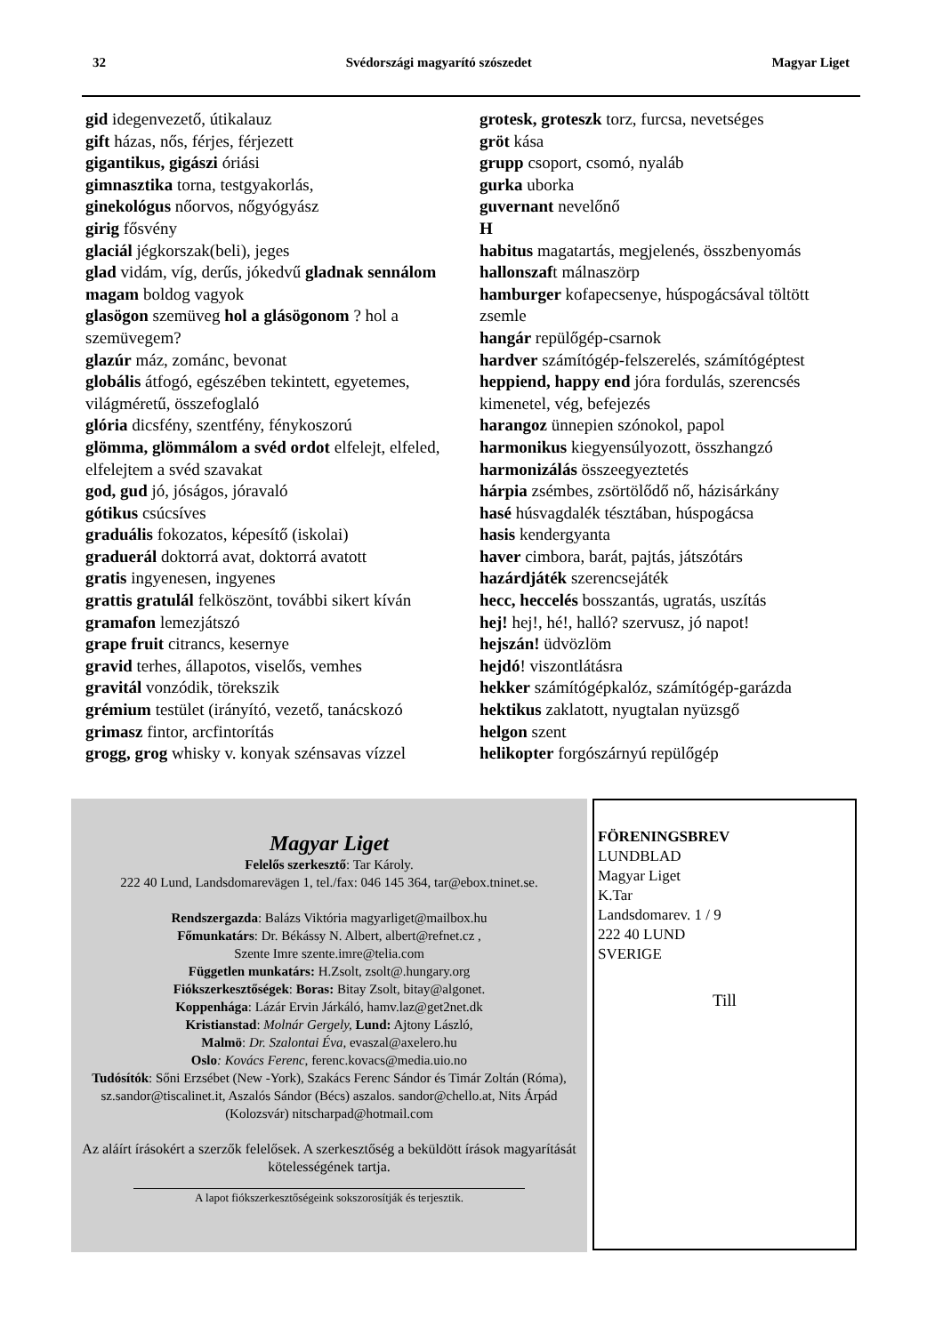32 Svédországi magyarító szószedet Magyar Liget
gid idegenvezető, útikalauz
gift házas, nős, férjes, férjezett
gigantikus, gigászi óriási
gimnasztika torna, testgyakorlás,
ginekológus nőorvos, nőgyógyász
girig fősvény
glaciál jégkorszak(beli), jeges
glad vidám, víg, derűs, jókedvű gladnak sennálom magam boldog vagyok
glasögon szemüveg hol a glásögonom ? hol a szemüvegem?
glazúr máz, zománc, bevonat
globális átfogó, egészében tekintett, egyetemes, világméretű, összefoglaló
glória dicsfény, szentfény, fénykoszorú
glömma, glömmálom a svéd ordot elfelejt, elfeled, elfelejtem a svéd szavakat
god, gud jó, jóságos, jóravaló
gótikus csúcsíves
graduális fokozatos, képesítő (iskolai)
graduerál doktorrá avat, doktorrá avatott
gratis ingyenesen, ingyenes
grattis gratulál felköszönt, további sikert kíván
gramafon lemezjátszó
grape fruit citrancs, kesernye
gravid terhes, állapotos, viselős, vemhes
gravitál vonzódik, törekszik
grémium testület (irányító, vezető, tanácskozó
grimasz fintor, arcfintorítás
grogg, grog whisky v. konyak szénsavas vízzel
grotesk, groteszk torz, furcsa, nevetséges
gröt kása
grupp csoport, csomó, nyaláb
gurka uborka
guvernant nevelőnő
H
habitus magatartás, megjelenés, összbenyomás
hallonszaft málnaszörp
hamburger kofapecsenye, húspogácsával töltött zsemle
hangár repülőgép-csarnok
hardver számítógép-felszerelés, számítógéptest
heppiend, happy end jóra fordulás, szerencsés kimenetel, vég, befejezés
harangoz ünnepien szónokol, papol
harmonikus kiegyensúlyozott, összhangzó
harmonizálás összeegyeztetés
hárpia zsémbes, zsörtölődő nő, házisárkány
hasé húsvagdalék tésztában, húspogácsa
hasis kendergyanta
haver cimbora, barát, pajtás, játszótárs
hazárdjáték szerencsejáték
hecc, heccelés bosszantás, ugratás, uszítás
hej! hej!, hé!, halló? szervusz, jó napot!
hejszán! üdvözlöm
hejdó! viszontlátásra
hekker számítógépkalóz, számítógép-garázda
hektikus zaklatott, nyugtalan nyüzsgő
helgon szent
helikopter forgószárnyú repülőgép
Magyar Liget
Felelős szerkesztő: Tar Károly.
222 40 Lund, Landsdomarevägen 1, tel./fax: 046 145 364, tar@ebox.tninet.se.
Rendszergazda: Balázs Viktória magyarliget@mailbox.hu
Főmunkatárs: Dr. Békássy N. Albert, albert@refnet.cz ,
Szente Imre szente.imre@telia.com
Független munkatárs: H.Zsolt, zsolt@.hungary.org
Fiókszerkesztőségek: Boras: Bitay Zsolt, bitay@algonet.
Koppenhága: Lázár Ervin Járkáló, hamv.laz@get2net.dk
Kristianstad: Molnár Gergely, Lund: Ajtony László,
Malmö: Dr. Szalontai Éva, evaszal@axelero.hu
Oslo: Kovács Ferenc, ferenc.kovacs@media.uio.no
Tudósítók: Sőni Erzsébet (New -York), Szakács Ferenc Sándor és Timár Zoltán (Róma), sz.sandor@tiscalinet.it, Aszalós Sándor (Bécs) aszalos. sandor@chello.at, Nits Árpád (Kolozsvár) nitscharpad@hotmail.com
Az aláírt írásokért a szerzők felelősek. A szerkesztőség a beküldött írások magyarítását kötelességének tartja.
A lapot fiókszerkesztőségeink sokszorosítják és terjesztik.
FÖRENINGSBREV
LUNDBLAD
Magyar Liget
K.Tar
Landsdomarev. 1 / 9
222 40 LUND
SVERIGE
Till